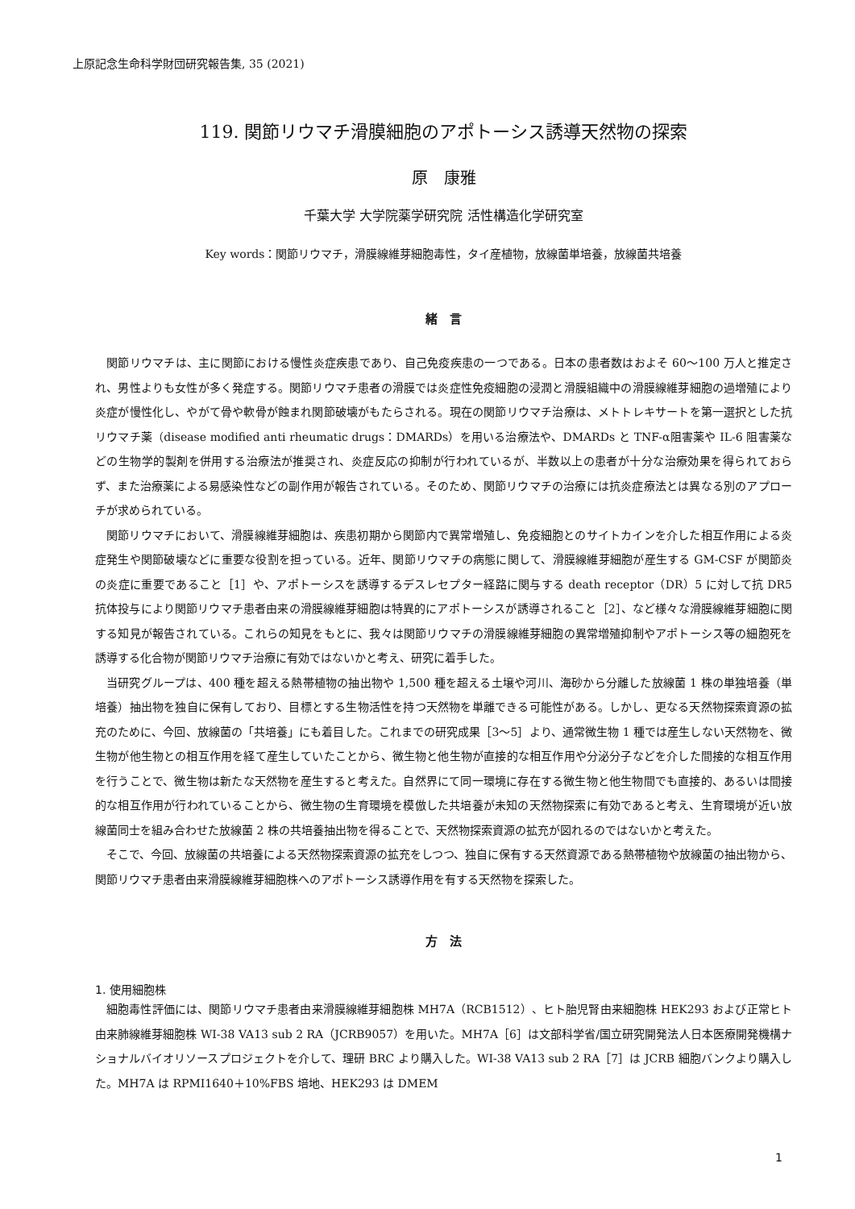上原記念生命科学財団研究報告集, 35 (2021)
119. 関節リウマチ滑膜細胞のアポトーシス誘導天然物の探索
原　康雅
千葉大学 大学院薬学研究院 活性構造化学研究室
Key words：関節リウマチ，滑膜線維芽細胞毒性，タイ産植物，放線菌単培養，放線菌共培養
緒　言
関節リウマチは、主に関節における慢性炎症疾患であり、自己免疫疾患の一つである。日本の患者数はおよそ 60〜100 万人と推定され、男性よりも女性が多く発症する。関節リウマチ患者の滑膜では炎症性免疫細胞の浸潤と滑膜組織中の滑膜線維芽細胞の過増殖により炎症が慢性化し、やがて骨や軟骨が蝕まれ関節破壊がもたらされる。現在の関節リウマチ治療は、メトトレキサートを第一選択とした抗リウマチ薬（disease modified anti rheumatic drugs：DMARDs）を用いる治療法や、DMARDs と TNF-α阻害薬や IL-6 阻害薬などの生物学的製剤を併用する治療法が推奨され、炎症反応の抑制が行われているが、半数以上の患者が十分な治療効果を得られておらず、また治療薬による易感染性などの副作用が報告されている。そのため、関節リウマチの治療には抗炎症療法とは異なる別のアプローチが求められている。
関節リウマチにおいて、滑膜線維芽細胞は、疾患初期から関節内で異常増殖し、免疫細胞とのサイトカインを介した相互作用による炎症発生や関節破壊などに重要な役割を担っている。近年、関節リウマチの病態に関して、滑膜線維芽細胞が産生する GM-CSF が関節炎の炎症に重要であること［1］や、アポトーシスを誘導するデスレセプター経路に関与する death receptor（DR）5 に対して抗 DR5 抗体投与により関節リウマチ患者由来の滑膜線維芽細胞は特異的にアポトーシスが誘導されること［2］、など様々な滑膜線維芽細胞に関する知見が報告されている。これらの知見をもとに、我々は関節リウマチの滑膜線維芽細胞の異常増殖抑制やアポトーシス等の細胞死を誘導する化合物が関節リウマチ治療に有効ではないかと考え、研究に着手した。
当研究グループは、400 種を超える熱帯植物の抽出物や 1,500 種を超える土壌や河川、海砂から分離した放線菌 1 株の単独培養（単培養）抽出物を独自に保有しており、目標とする生物活性を持つ天然物を単離できる可能性がある。しかし、更なる天然物探索資源の拡充のために、今回、放線菌の「共培養」にも着目した。これまでの研究成果［3〜5］より、通常微生物 1 種では産生しない天然物を、微生物が他生物との相互作用を経て産生していたことから、微生物と他生物が直接的な相互作用や分泌分子などを介した間接的な相互作用を行うことで、微生物は新たな天然物を産生すると考えた。自然界にて同一環境に存在する微生物と他生物間でも直接的、あるいは間接的な相互作用が行われていることから、微生物の生育環境を模倣した共培養が未知の天然物探索に有効であると考え、生育環境が近い放線菌同士を組み合わせた放線菌 2 株の共培養抽出物を得ることで、天然物探索資源の拡充が図れるのではないかと考えた。
そこで、今回、放線菌の共培養による天然物探索資源の拡充をしつつ、独自に保有する天然資源である熱帯植物や放線菌の抽出物から、関節リウマチ患者由来滑膜線維芽細胞株へのアポトーシス誘導作用を有する天然物を探索した。
方　法
1. 使用細胞株
細胞毒性評価には、関節リウマチ患者由来滑膜線維芽細胞株 MH7A（RCB1512）、ヒト胎児腎由来細胞株 HEK293 および正常ヒト由来肺線維芽細胞株 WI-38 VA13 sub 2 RA（JCRB9057）を用いた。MH7A［6］は文部科学省/国立研究開発法人日本医療開発機構ナショナルバイオリソースプロジェクトを介して、理研 BRC より購入した。WI-38 VA13 sub 2 RA［7］は JCRB 細胞バンクより購入した。MH7A は RPMI1640＋10%FBS 培地、HEK293 は DMEM
1